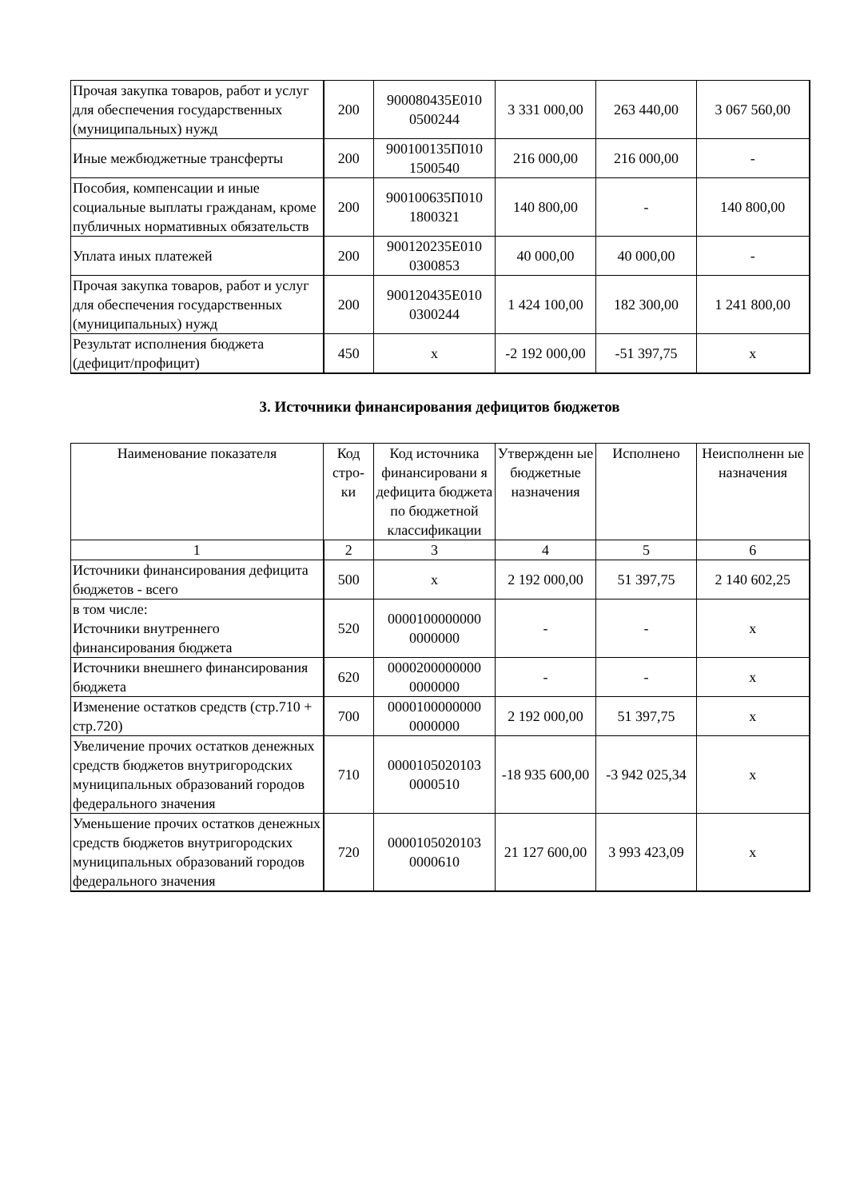| Прочая закупка товаров, работ и услуг для обеспечения государственных (муниципальных) нужд | 200 | 900080435Е010 0500244 | 3 331 000,00 | 263 440,00 | 3 067 560,00 |
| Иные межбюджетные трансферты | 200 | 900100135П010 1500540 | 216 000,00 | 216 000,00 | - |
| Пособия, компенсации и иные социальные выплаты гражданам, кроме публичных нормативных обязательств | 200 | 900100635П010 1800321 | 140 800,00 | - | 140 800,00 |
| Уплата иных платежей | 200 | 900120235Е010 0300853 | 40 000,00 | 40 000,00 | - |
| Прочая закупка товаров, работ и услуг для обеспечения государственных (муниципальных) нужд | 200 | 900120435Е010 0300244 | 1 424 100,00 | 182 300,00 | 1 241 800,00 |
| Результат исполнения бюджета (дефицит/профицит) | 450 | x | -2 192 000,00 | -51 397,75 | x |
3. Источники финансирования дефицитов бюджетов
| Наименование показателя | Код стро-ки | Код источника финансировани я дефицита бюджета по бюджетной классификации | Утвержденн ые бюджетные назначения | Исполнено | Неисполненн ые назначения |
| --- | --- | --- | --- | --- | --- |
| 1 | 2 | 3 | 4 | 5 | 6 |
| Источники финансирования дефицита бюджетов - всего | 500 | x | 2 192 000,00 | 51 397,75 | 2 140 602,25 |
| в том числе: Источники внутреннего финансирования бюджета | 520 | 0000100000000 0000000 | - | - | x |
| Источники внешнего финансирования бюджета | 620 | 0000200000000 0000000 | - | - | x |
| Изменение остатков средств (стр.710 + стр.720) | 700 | 0000100000000 0000000 | 2 192 000,00 | 51 397,75 | x |
| Увеличение прочих остатков денежных средств бюджетов внутригородских муниципальных образований городов федерального значения | 710 | 0000105020103 0000510 | -18 935 600,00 | -3 942 025,34 | x |
| Уменьшение прочих остатков денежных средств бюджетов внутригородских муниципальных образований городов федерального значения | 720 | 0000105020103 0000610 | 21 127 600,00 | 3 993 423,09 | x |